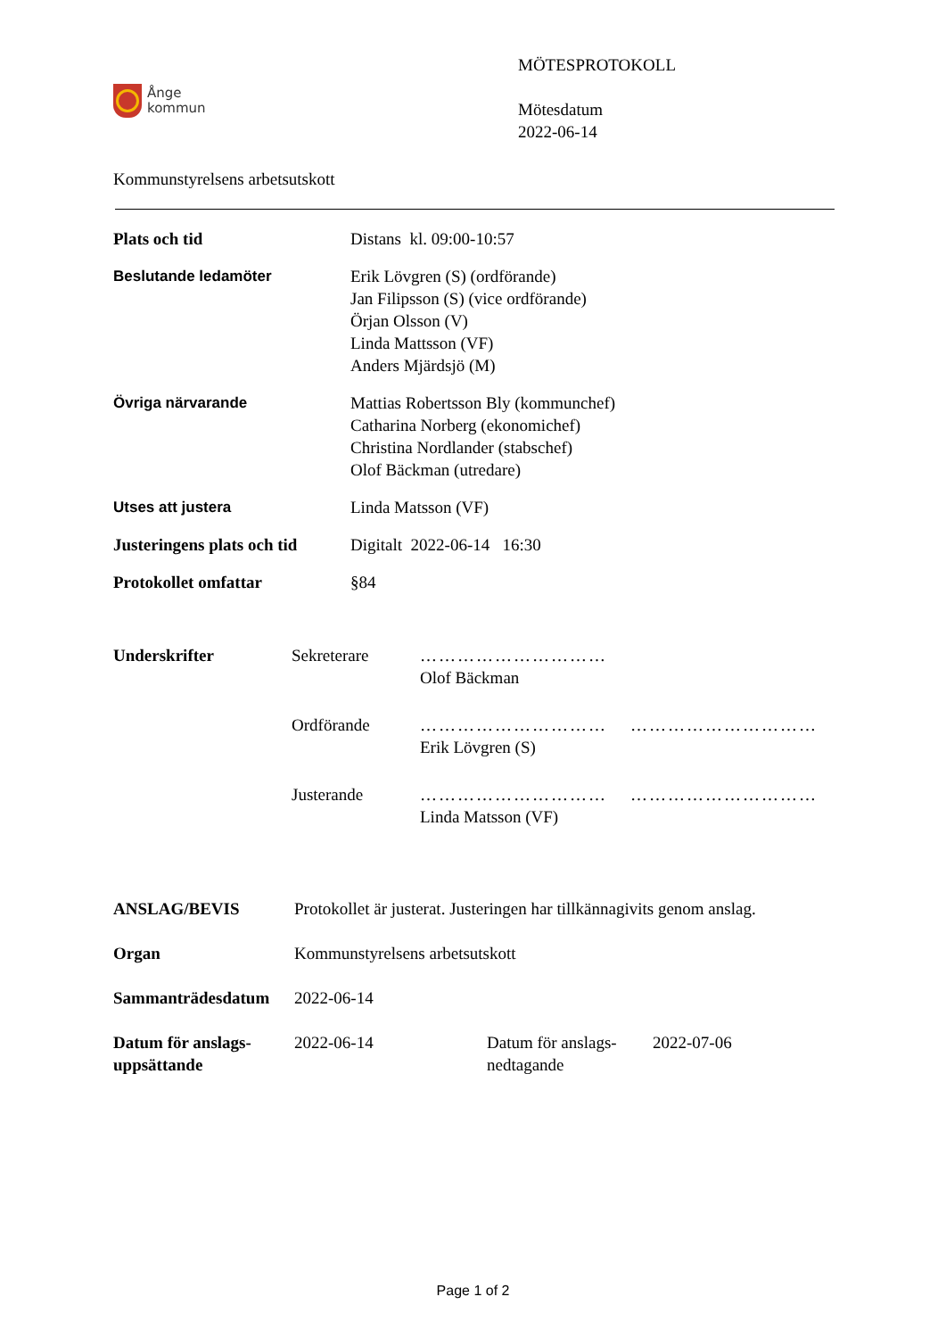Ånge
kommun
MÖTESPROTOKOLL
Mötesdatum
2022-06-14
Kommunstyrelsens arbetsutskott
| Plats och tid | Distans kl. 09:00-10:57 |
| Beslutande ledamöter | Erik Lövgren (S) (ordförande) Jan Filipsson (S) (vice ordförande) Örjan Olsson (V) Linda Mattsson (VF) Anders Mjärdsjö (M) |
| Övriga närvarande | Mattias Robertsson Bly (kommunchef) Catharina Norberg (ekonomichef) Christina Nordlander (stabschef) Olof Bäckman (utredare) |
| Utses att justera | Linda Matsson (VF) |
| Justeringens plats och tid | Digitalt 2022-06-14 16:30 |
| Protokollet omfattar | §84 |
| Underskrifter | Sekreterare | ………………………… Olof Bäckman | |
| | Ordförande | ………………………… Erik Lövgren (S) | ………………………… |
| | Justerande | ………………………… Linda Matsson (VF) | ………………………… |
| ANSLAG/BEVIS | Protokollet är justerat. Justeringen har tillkännagivits genom anslag. | | |
| Organ | Kommunstyrelsens arbetsutskott | | |
| Sammanträdesdatum | 2022-06-14 | | |
| Datum för anslags- uppsättande | 2022-06-14 | Datum för anslags- nedtagande | 2022-07-06 |
Page 1 of 2